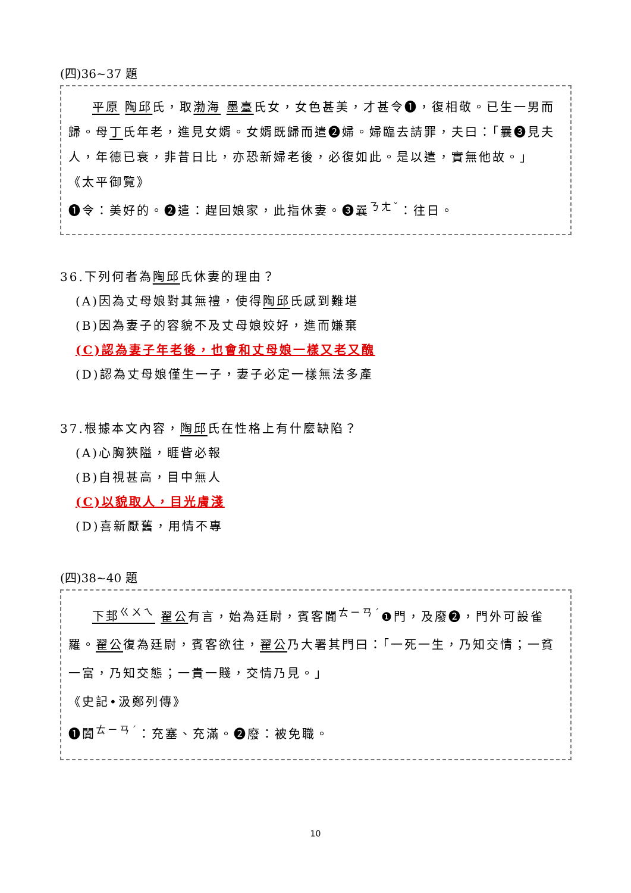(四)36~37 題
平原 陶邱氏，取渤海 墨臺氏女，女色甚美，才甚令❶，復相敬。已生一男而歸。母丁氏年老，進見女婿。女婿既歸而遣❷婦。婦臨去請罪，夫曰：「曩❸見夫人，年德已衰，非昔日比，亦恐新婦老後，必復如此。是以遣，實無他故。」
《太平御覽》
❶令：美好的。❷遣：趕回娘家，此指休妻。❸曩<sup>ㄋㄤˇ</sup>：往日。
36.下列何者為陶邱氏休妻的理由？
(A)因為丈母娘對其無禮，使得陶邱氏感到難堪
(B)因為妻子的容貌不及丈母娘姣好，進而嫌棄
(C)認為妻子年老後，也會和丈母娘一樣又老又醜
(D)認為丈母娘僅生一子，妻子必定一樣無法多產
37.根據本文內容，陶邱氏在性格上有什麼缺陷？
(A)心胸狹隘，睚眥必報
(B)自視甚高，目中無人
(C)以貌取人，目光膚淺
(D)喜新厭舊，用情不專
(四)38~40 題
下邽<sup>ㄍㄨㄟ</sup> 翟公有言，始為廷尉，賓客闐<sup>ㄊㄧㄢˊ</sup>❶門，及廢❷，門外可設雀羅。翟公復為廷尉，賓客欲往，翟公乃大署其門曰：「一死一生，乃知交情；一貧一富，乃知交態；一貴一賤，交情乃見。」
《史記•汲鄭列傳》
❶闐<sup>ㄊㄧㄢˊ</sup>：充塞、充滿。❷廢：被免職。
10